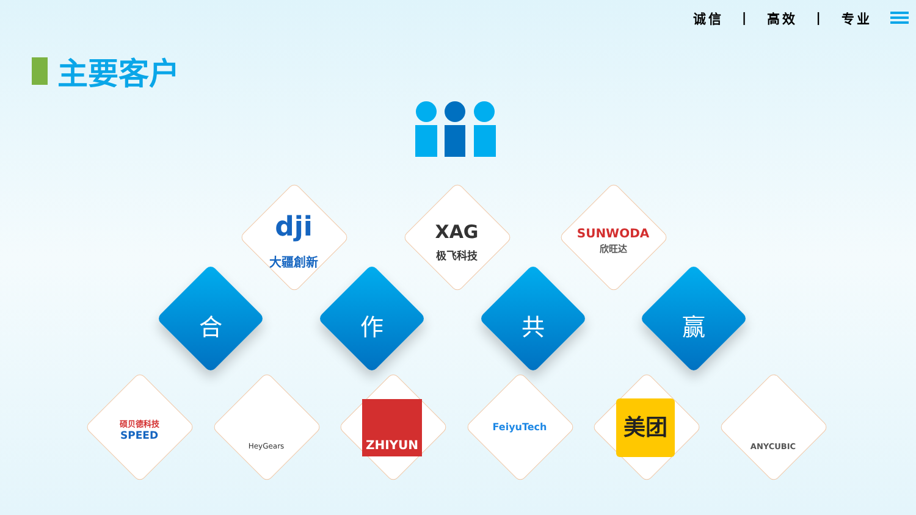诚信 | 高效 | 专业
主要客户
dji
大疆創新
XAG
极飞科技
SUNWODA
欣旺达
合 作 共 赢
硕贝德科技
SPEED
HeyGears
ZHIYUN
FeiyuTech
美团
ANYCUBIC